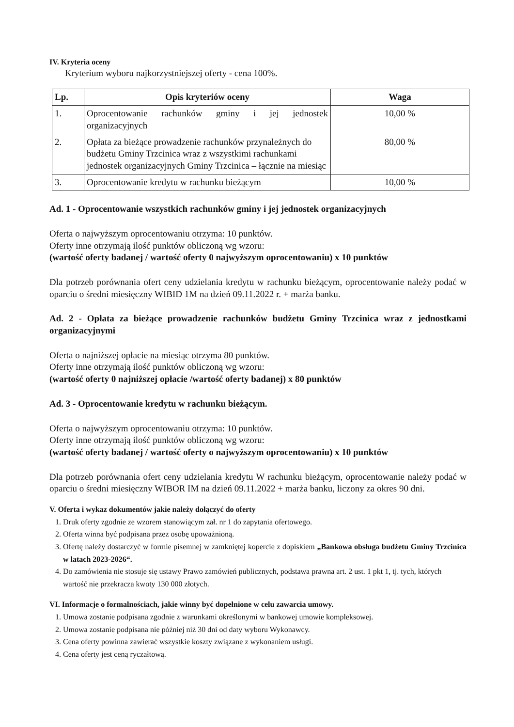IV. Kryteria oceny
Kryterium wyboru najkorzystniejszej oferty - cena 100%.
| Lp. | Opis kryteriów oceny | Waga |
| --- | --- | --- |
| 1. | Oprocentowanie rachunków gminy i jej jednostek organizacyjnych | 10,00 % |
| 2. | Opłata za bieżące prowadzenie rachunków przynależnych do budżetu Gminy Trzcinica wraz z wszystkimi rachunkami jednostek organizacyjnych Gminy Trzcinica – łącznie na miesiąc | 80,00 % |
| 3. | Oprocentowanie kredytu w rachunku bieżącym | 10,00 % |
Ad. 1 - Oprocentowanie wszystkich rachunków gminy i jej jednostek organizacyjnych
Oferta o najwyższym oprocentowaniu otrzyma: 10 punktów.
Oferty inne otrzymają ilość punktów obliczoną wg wzoru:
(wartość oferty badanej / wartość oferty 0 najwyższym oprocentowaniu) x 10 punktów
Dla potrzeb porównania ofert ceny udzielania kredytu w rachunku bieżącym, oprocentowanie należy podać w oparciu o średni miesięczny WIBID 1M na dzień 09.11.2022 r. + marża banku.
Ad. 2 - Opłata za bieżące prowadzenie rachunków budżetu Gminy Trzcinica wraz z jednostkami organizacyjnymi
Oferta o najniższej opłacie na miesiąc otrzyma 80 punktów.
Oferty inne otrzymają ilość punktów obliczoną wg wzoru:
(wartość oferty 0 najniższej opłacie /wartość oferty badanej) x 80 punktów
Ad. 3 - Oprocentowanie kredytu w rachunku bieżącym.
Oferta o najwyższym oprocentowaniu otrzyma: 10 punktów.
Oferty inne otrzymają ilość punktów obliczoną wg wzoru:
(wartość oferty badanej / wartość oferty o najwyższym oprocentowaniu) x 10 punktów
Dla potrzeb porównania ofert ceny udzielania kredytu W rachunku bieżącym, oprocentowanie należy podać w oparciu o średni miesięczny WIBOR IM na dzień 09.11.2022 + marża banku, liczony za okres 90 dni.
V. Oferta i wykaz dokumentów jakie należy dołączyć do oferty
1. Druk oferty zgodnie ze wzorem stanowiącym zał. nr 1 do zapytania ofertowego.
2. Oferta winna być podpisana przez osobę upoważnioną.
3. Ofertę należy dostarczyć w formie pisemnej w zamkniętej kopercie z dopiskiem „Bankowa obsługa budżetu Gminy Trzcinica w latach 2023-2026“.
4. Do zamówienia nie stosuje się ustawy Prawo zamówień publicznych, podstawa prawna art. 2 ust. 1 pkt 1, tj. tych, których wartość nie przekracza kwoty 130 000 złotych.
VI. Informacje o formalnościach, jakie winny być dopełnione w celu zawarcia umowy.
1. Umowa zostanie podpisana zgodnie z warunkami określonymi w bankowej umowie kompleksowej.
2. Umowa zostanie podpisana nie później niż 30 dni od daty wyboru Wykonawcy.
3. Cena oferty powinna zawierać wszystkie koszty związane z wykonaniem usługi.
4. Cena oferty jest ceną ryczałtową.